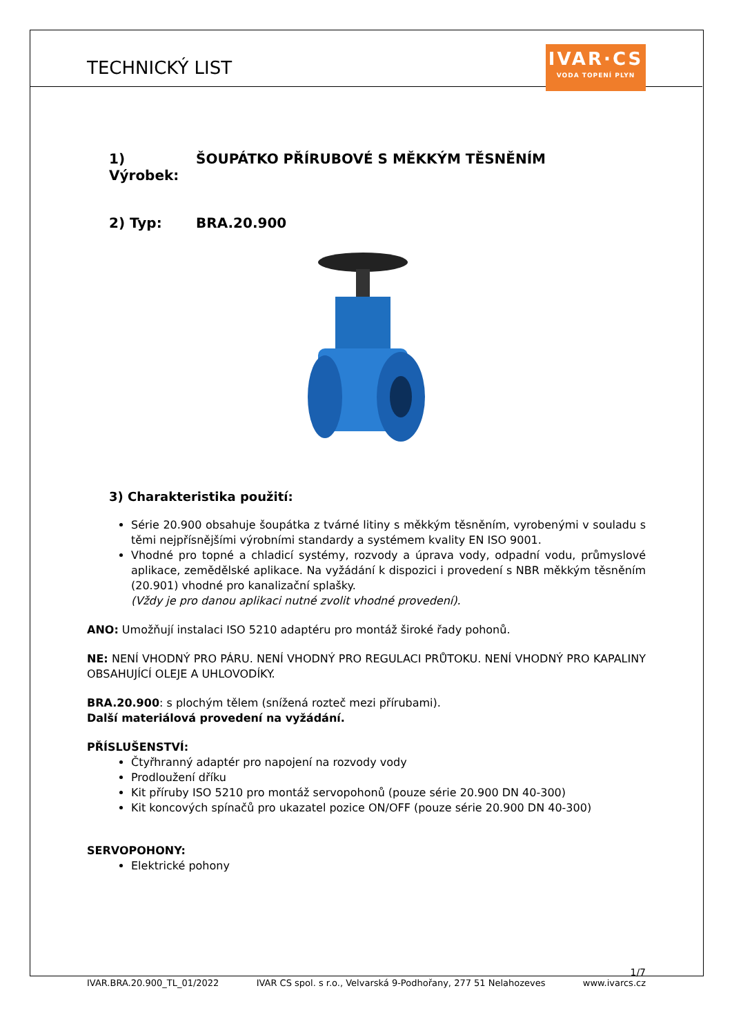TECHNICKÝ LIST
IVAR·CS
VODA TOPENÍ PLYN
1) Výrobek: ŠOUPÁTKO PŘÍRUBOVÉ S MĚKKÝM TĚSNĚNÍM
2) Typ: BRA.20.900
3) Charakteristika použití:
Série 20.900 obsahuje šoupátka z tvárné litiny s měkkým těsněním, vyrobenými v souladu s těmi nejpřísnějšími výrobními standardy a systémem kvality EN ISO 9001.
Vhodné pro topné a chladicí systémy, rozvody a úprava vody, odpadní vodu, průmyslové aplikace, zemědělské aplikace. Na vyžádání k dispozici i provedení s NBR měkkým těsněním (20.901) vhodné pro kanalizační splašky.
(Vždy je pro danou aplikaci nutné zvolit vhodné provedení).
ANO: Umožňují instalaci ISO 5210 adaptéru pro montáž široké řady pohonů.
NE: NENÍ VHODNÝ PRO PÁRU. NENÍ VHODNÝ PRO REGULACI PRŮTOKU. NENÍ VHODNÝ PRO KAPALINY OBSAHUJÍCÍ OLEJE A UHLOVODÍKY.
BRA.20.900: s plochým tělem (snížená rozteč mezi přírubami).
Další materiálová provedení na vyžádání.
PŘÍSLUŠENSTVÍ:
Čtyřhranný adaptér pro napojení na rozvody vody
Prodloužení dříku
Kit příruby ISO 5210 pro montáž servopohonů (pouze série 20.900 DN 40-300)
Kit koncových spínačů pro ukazatel pozice ON/OFF (pouze série 20.900 DN 40-300)
SERVOPOHONY:
Elektrické pohony
1/7
IVAR.BRA.20.900_TL_01/2022 IVAR CS spol. s r.o., Velvarská 9-Podhořany, 277 51 Nelahozeves www.ivarcs.cz